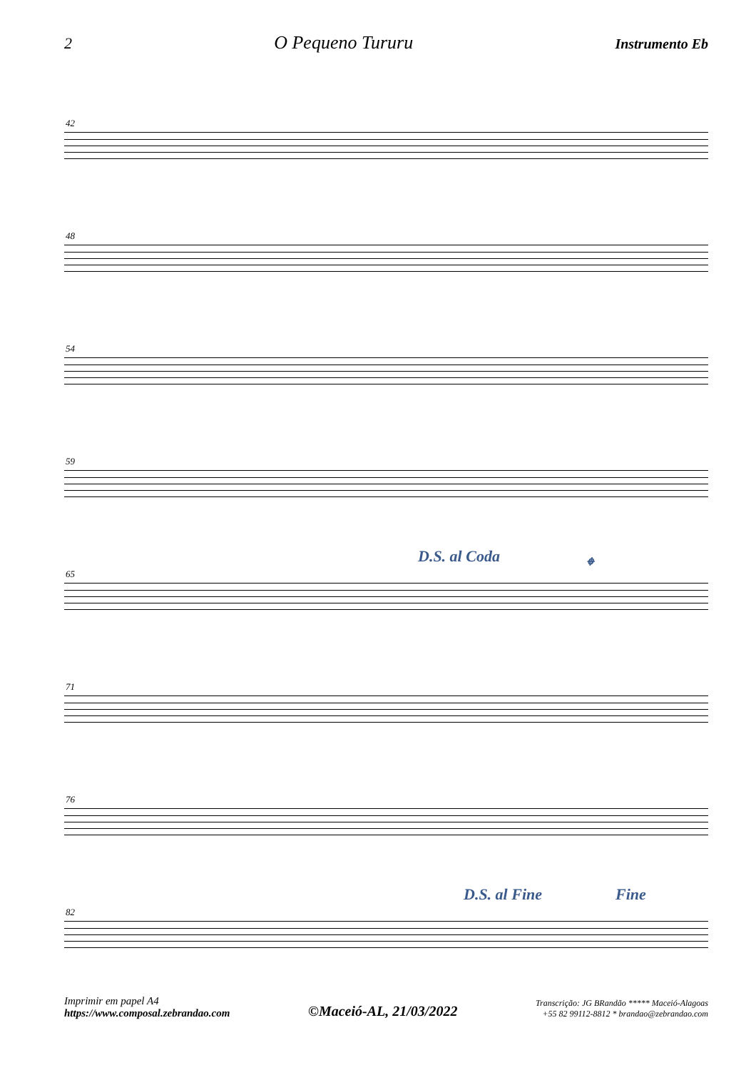2 O Pequeno Tururu Instrumento Eb
42
48
54
59
65
D.S. al Coda 𝄌
71
76
82
D.S. al Fine Fine
Imprimir em papel A4
https://www.composal.zebrandao.com
©Maceió-AL, 21/03/2022
Transcrição: JG BRandão ***** Maceió-Alagoas
+55 82 99112-8812 * brandao@zebrandao.com